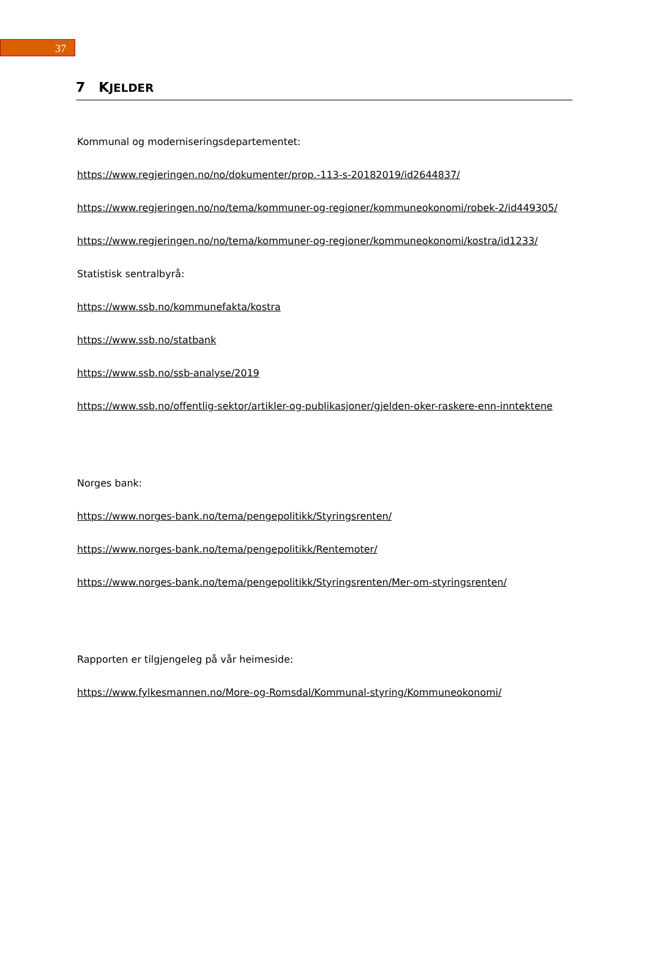37
7 KJELDER
Kommunal og moderniseringsdepartementet:
https://www.regjeringen.no/no/dokumenter/prop.-113-s-20182019/id2644837/
https://www.regjeringen.no/no/tema/kommuner-og-regioner/kommuneokonomi/robek-2/id449305/
https://www.regjeringen.no/no/tema/kommuner-og-regioner/kommuneokonomi/kostra/id1233/
Statistisk sentralbyrå:
https://www.ssb.no/kommunefakta/kostra
https://www.ssb.no/statbank
https://www.ssb.no/ssb-analyse/2019
https://www.ssb.no/offentlig-sektor/artikler-og-publikasjoner/gjelden-oker-raskere-enn-inntektene
Norges bank:
https://www.norges-bank.no/tema/pengepolitikk/Styringsrenten/
https://www.norges-bank.no/tema/pengepolitikk/Rentemoter/
https://www.norges-bank.no/tema/pengepolitikk/Styringsrenten/Mer-om-styringsrenten/
Rapporten er tilgjengeleg på vår heimeside:
https://www.fylkesmannen.no/More-og-Romsdal/Kommunal-styring/Kommuneokonomi/